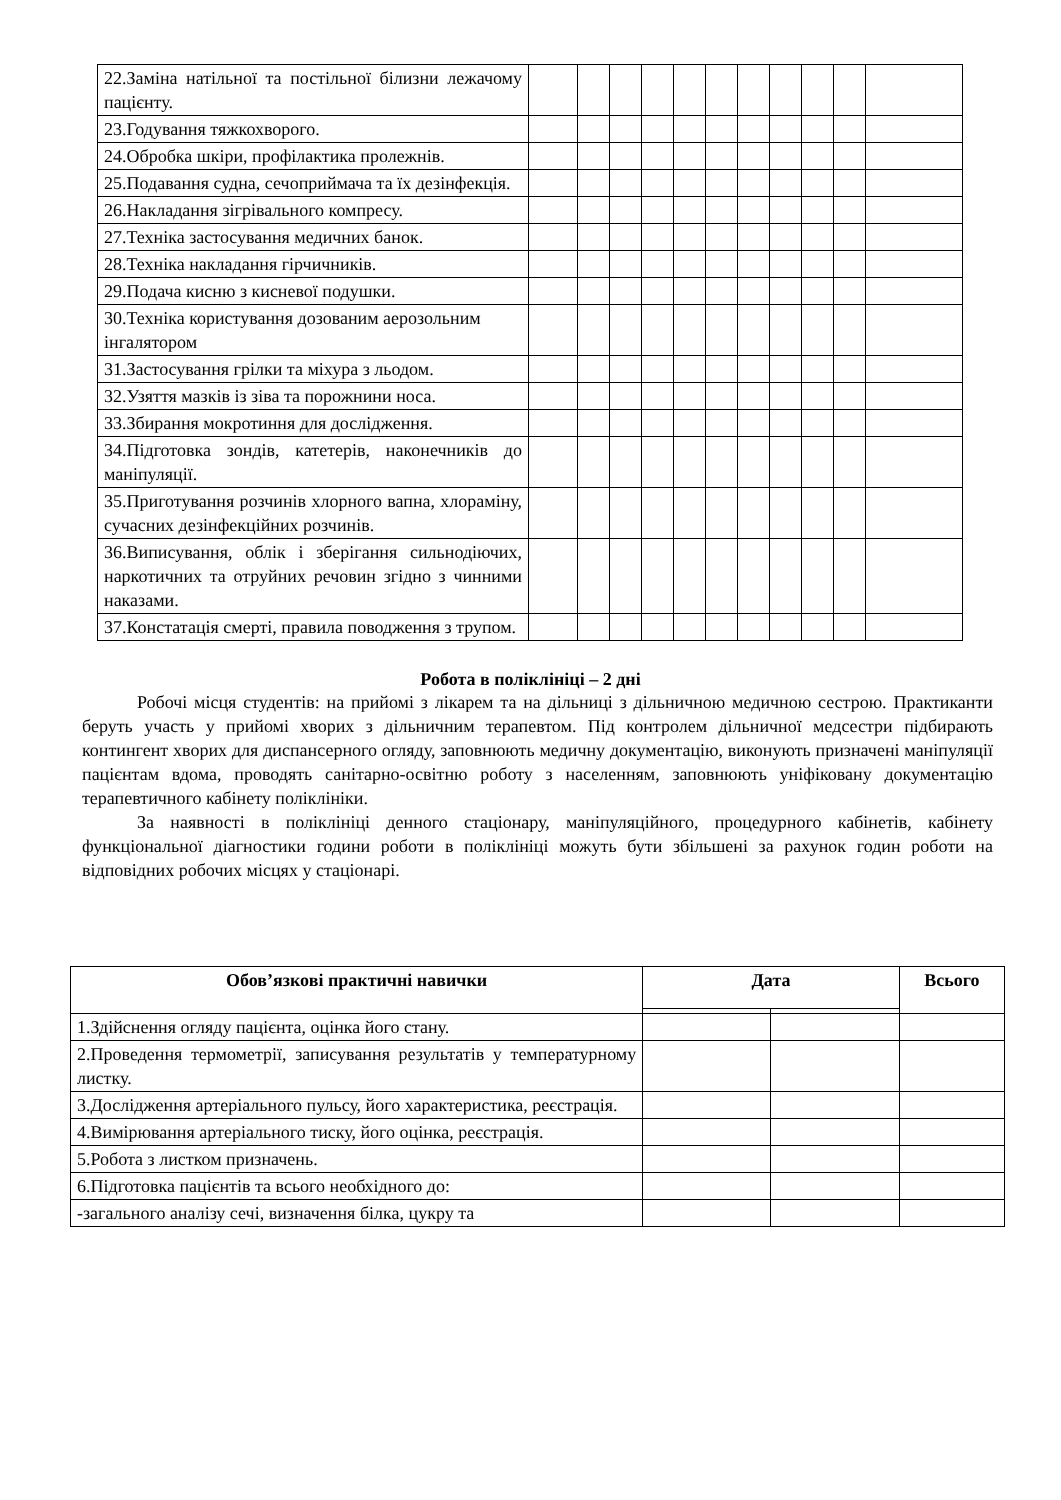| 22.Заміна натільної та постільної білизни лежачому пацієнту. | | | | | | | | | | | |
| 23.Годування тяжкохворого. | | | | | | | | | | | |
| 24.Обробка шкіри, профілактика пролежнів. | | | | | | | | | | | |
| 25.Подавання судна, сечоприймача та їх дезінфекція. | | | | | | | | | | | |
| 26.Накладання зігрівального компресу. | | | | | | | | | | | |
| 27.Техніка застосування медичних банок. | | | | | | | | | | | |
| 28.Техніка накладання гірчичників. | | | | | | | | | | | |
| 29.Подача кисню з кисневої подушки. | | | | | | | | | | | |
| 30.Техніка користування дозованим аерозольним інгалятором | | | | | | | | | | | |
| 31.Застосування грілки та міхура з льодом. | | | | | | | | | | | |
| 32.Узяття мазків із зіва та порожнини носа. | | | | | | | | | | | |
| 33.Збирання мокротиння для дослідження. | | | | | | | | | | | |
| 34.Підготовка зондів, катетерів, наконечників до маніпуляції. | | | | | | | | | | | |
| 35.Приготування розчинів хлорного вапна, хлораміну, сучасних дезінфекційних розчинів. | | | | | | | | | | | |
| 36.Виписування, облік і зберігання сильнодіючих, наркотичних та отруйних речовин згідно з чинними наказами. | | | | | | | | | | | |
| 37.Констатація смерті, правила поводження з трупом. | | | | | | | | | | | |
Робота в поліклініці – 2 дні
Робочі місця студентів: на прийомі з лікарем та на дільниці з дільничною медичною сестрою. Практиканти беруть участь у прийомі хворих з дільничним терапевтом. Під контролем дільничної медсестри підбирають контингент хворих для диспансерного огляду, заповнюють медичну документацію, виконують призначені маніпуляції пацієнтам вдома, проводять санітарно-освітню роботу з населенням, заповнюють уніфіковану документацію терапевтичного кабінету поліклініки.
За наявності в поліклініці денного стаціонару, маніпуляційного, процедурного кабінетів, кабінету функціональної діагностики години роботи в поліклініці можуть бути збільшені за рахунок годин роботи на відповідних робочих місцях у стаціонарі.
| Обов’язкові практичні навички | Дата | | Всього |
| --- | --- | --- | --- |
| 1.Здійснення огляду пацієнта, оцінка його стану. | | | |
| 2.Проведення термометрії, записування результатів у температурному листку. | | | |
| 3.Дослідження артеріального пульсу, його характеристика, реєстрація. | | | |
| 4.Вимірювання артеріального тиску, його оцінка, реєстрація. | | | |
| 5.Робота з листком призначень. | | | |
| 6.Підготовка пацієнтів та всього необхідного до: | | | |
| -загального аналізу сечі, визначення білка, цукру та | | | |